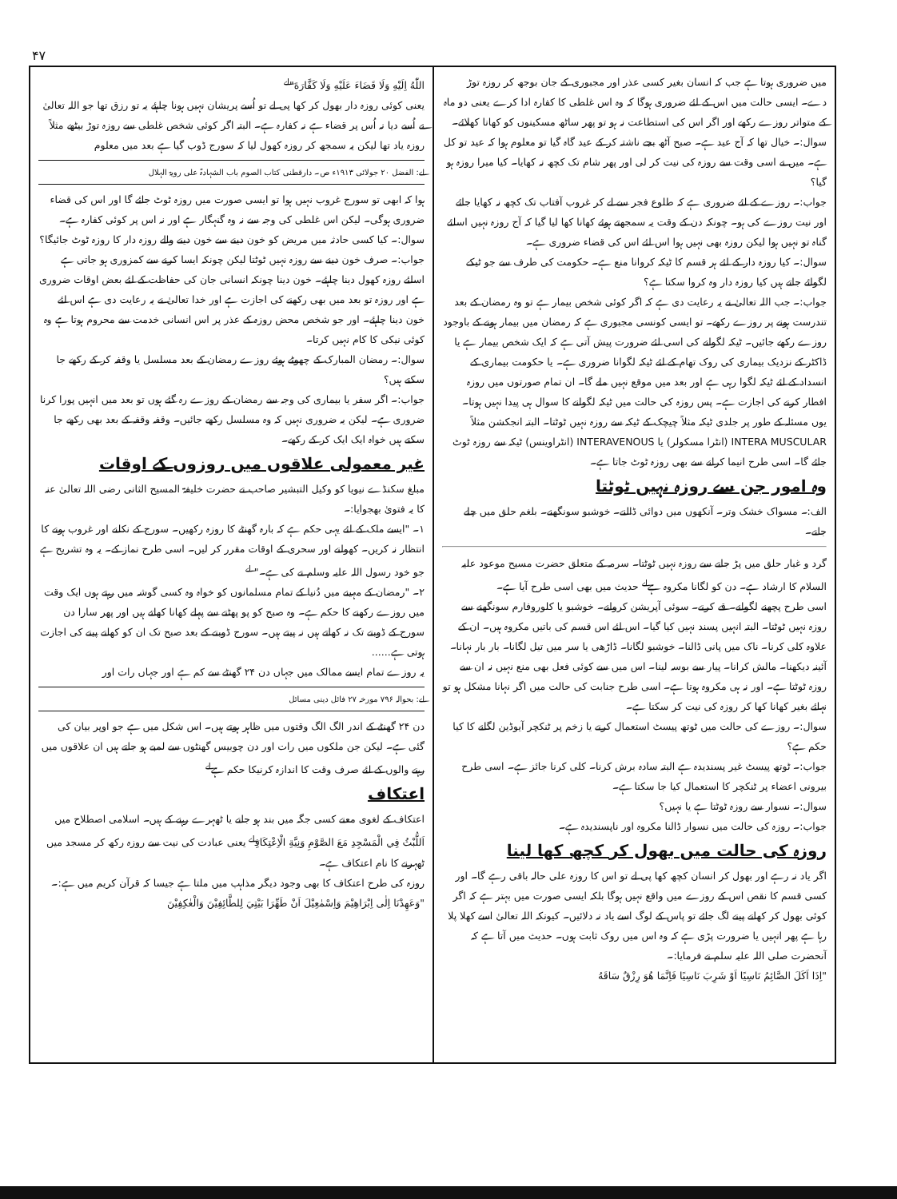۴۷
میں ضروری ہوتا ہے جب کہ انسان بغیر کسی عذر اور مجبوری کے جان بوجھ کر روزہ توڑ دے۔ ایسی حالت میں اس کے لئے ضروری ہوگا کہ وہ اس غلطی کا کفارہ ادا کرے یعنی دو ماہ کے متواتر روزے رکھے اور اگر اس کی استطاعت نہ ہو تو پھر ساٹھ مسکینوں کو کھانا کھلائے۔
سوال:۔ خیال تھا کہ آج عید ہے۔ صبح آٹھ بجے ناشتہ کر کے عید گاہ گیا تو معلوم ہوا کہ عید تو کل ہے۔ میں نے اسی وقت سے روزہ کی نیت کر لی اور پھر شام تک کچھ نہ کھایا۔ کیا میرا روزہ ہو گیا؟
جواب:۔ روزے کے لئے ضروری ہے کہ طلوع فجر سے لے کر غروب آفتاب تک کچھ نہ کھایا جائے اور نیت روزے کی ہو۔ چونکہ دن کے وقت یہ سمجھتے ہوئے کھانا کھا لیا گیا کہ آج روزہ نہیں اسلئے گناہ تو نہیں ہوا لیکن روزہ بھی نہیں ہوا اس لئے اس کی قضاء ضروری ہے۔
سوال:۔ کیا روزہ دار کے لئے ہر قسم کا ٹیکہ کروانا منع ہے۔ حکومت کی طرف سے جو ٹیکے لگوائے جاتے ہیں کیا روزہ دار وہ کروا سکتا ہے؟
جواب:۔ جب اللہ تعالیٰ نے یہ رعایت دی ہے کہ اگر کوئی شخص بیمار ہے تو وہ رمضان کے بعد تندرست ہونے پر روزے رکھے۔ تو ایسی کونسی مجبوری ہے کہ رمضان میں بیمار ہونے کے باوجود روزے رکھے جائیں۔ ٹیکہ لگوانے کی اسی لئے ضرورت پیش آتی ہے کہ ایک شخص بیمار ہے یا ڈاکٹر کے نزدیک بیماری کی روک تھام کے لئے ٹیکہ لگوانا ضروری ہے۔ یا حکومت بیماری کے انسداد کے لئے ٹیکہ لگوا رہی ہے اور بعد میں موقع نہیں ملے گا۔ ان تمام صورتوں میں روزہ افطار کرنے کی اجازت ہے۔ پس روزہ کی حالت میں ٹیکہ لگوانے کا سوال ہی پیدا نہیں ہوتا۔
یوں مسئلہ کے طور پر جلدی ٹیکہ مثلاً چیچک کے ٹیکہ سے روزہ نہیں ٹوٹتا۔ البتہ انجکشن مثلاً INTERA MUSCULAR (انٹرا مسکولر) یا INTERAVENOUS (انٹراوینس) ٹیکہ سے روزہ ٹوٹ جائے گا۔ اسی طرح انیما کرانے سے بھی روزہ ٹوٹ جاتا ہے۔
وہ امور جن سے روزہ نہیں ٹوٹتا
الف:۔ مسواک خشک وتر۔ آنکھوں میں دوائی ڈالنے۔ خوشبو سونگھنے۔ بلغم حلق میں چلے جانے۔
گرد و غبار حلق میں پڑ جانے سے روزہ نہیں ٹوٹتا۔ سرمہ کے متعلق حضرت مسیح موعود علیہ السلام کا ارشاد ہے۔ دن کو لگانا مکروہ ہے<sup>لے</sup> حدیث میں بھی اسی طرح آیا ہے۔
اسی طرح پچھنے لگوانے۔ قے کرنے۔ سوئی آپریشن کروانے۔ خوشبو یا کلوروفارم سونگھنے سے روزہ نہیں ٹوٹتا۔ البتہ انہیں پسند نہیں کیا گیا۔ اس لئے اس قسم کی باتیں مکروہ ہیں۔ ان کے علاوہ کلی کرنا۔ ناک میں پانی ڈالنا۔ خوشبو لگانا۔ ڈاڑھی یا سر میں تیل لگانا۔ بار بار نہانا۔ آئینہ دیکھنا۔ مالش کرانا۔ پیار سے بوسہ لینا۔ اس میں سے کوئی فعل بھی منع نہیں نہ ان سے روزہ ٹوٹتا ہے۔ اور نہ ہی مکروہ ہوتا ہے۔ اسی طرح جنابت کی حالت میں اگر نہانا مشکل ہو تو نہائے بغیر کھانا کھا کر روزہ کی نیت کر سکتا ہے۔
سوال:۔ روزے کی حالت میں ٹوتھ پیسٹ استعمال کرنے یا زخم پر ٹنکچر آیوڈین لگانے کا کیا حکم ہے؟
جواب:۔ ٹوتھ پیسٹ غیر پسندیدہ ہے البتہ سادہ برش کرنا۔ کلی کرنا جائز ہے۔ اسی طرح بیرونی اعضاء پر ٹنکچر کا استعمال کیا جا سکتا ہے۔
سوال:۔ نسوار سے روزہ ٹوٹتا ہے یا نہیں؟
جواب:۔ روزہ کی حالت میں نسوار ڈالنا مکروہ اور ناپسندیدہ ہے۔
روزہ کی حالت میں بھول کر کچھ کھا لینا
اگر یاد نہ رہے اور بھول کر انسان کچھ کھا پی لے تو اس کا روزہ علی حالہ باقی رہے گا۔ اور کسی قسم کا نقص اس کے روزے میں واقع نہیں ہوگا بلکہ ایسی صورت میں بہتر ہے کہ اگر کوئی بھول کر کھانے پینے لگ جائے تو پاس کے لوگ اسے یاد نہ دلائیں۔ کیونکہ اللہ تعالیٰ اسے کھلا پلا رہا ہے پھر انہیں یا ضرورت پڑی ہے کہ وہ اس میں روک ثابت ہوں۔ حدیث میں آتا ہے کہ آنحضرت صلی اللہ علیہ سلم نے فرمایا:۔
"اِذَا اَكَلَ الصَّائِمُ نَاسِيًا اَوْ شَرِبَ نَاسِيًا فَاِنَّمَا هُوَ رِزْقٌ سَاقَهُ
اللّٰهُ اِلَيْهِ وَلَا قَضَاءَ عَلَيْهِ وَلَا كَفَّارَةَ"<sup>لے</sup>
یعنی کوئی روزہ دار بھول کر کھا پی لے تو اُسے پریشان نہیں ہونا چاہئے یہ تو رزق تھا جو اللہ تعالیٰ نے اُسے دیا نہ اُس پر قضاء ہے نہ کفارہ ہے۔ البتہ اگر کوئی شخص غلطی سے روزہ توڑ بیٹھے مثلاً روزہ یاد تھا لیکن یہ سمجھ کر روزہ کھول لیا کہ سورج ڈوب گیا ہے بعد میں معلوم
لے: الفضل ۲۰ جولائی ۱۹۱۳ء ص۔ دارقطنی کتاب الصوم باب الشہادۃ علی رویۃ الہلال
ہوا کہ ابھی تو سورج غروب نہیں ہوا تو ایسی صورت میں روزہ ٹوٹ جائے گا اور اس کی قضاء ضروری ہوگی۔ لیکن اس غلطی کی وجہ سے نہ وہ گنہگار ہے اور نہ اس پر کوئی کفارہ ہے۔
سوال:۔ کیا کسی حادثہ میں مریض کو خون دینے سے خون دینے والے روزہ دار کا روزہ ٹوٹ جائیگا؟
جواب:۔ صرف خون دینے سے روزہ نہیں ٹوٹتا لیکن چونکہ ایسا کرنے سے کمزوری ہو جاتی ہے اسلئے روزہ کھول دینا چاہئے۔ خون دینا چونکہ انسانی جان کی حفاظت کے لئے بعض اوقات ضروری ہے اور روزہ تو بعد میں بھی رکھنے کی اجازت ہے اور خدا تعالیٰ نے یہ رعایت دی ہے اس لئے خون دینا چاہئے۔ اور جو شخص محض روزہ کے عذر پر اس انسانی خدمت سے محروم ہوتا ہے وہ کوئی نیکی کا کام نہیں کرتا۔
سوال:۔ رمضان المبارک کے چھوٹے ہوئے روزے رمضان کے بعد مسلسل یا وقفہ کر کے رکھے جا سکتے ہیں؟
جواب:۔ اگر سفر یا بیماری کی وجہ سے رمضان کے روزے رہ گئے ہوں تو بعد میں انہیں پورا کرنا ضروری ہے۔ لیکن یہ ضروری نہیں کہ وہ مسلسل رکھے جائیں۔ وقفہ وقفہ کے بعد بھی رکھے جا سکتے ہیں خواہ ایک ایک کر کے رکھے۔
غیر معمولی علاقوں میں روزوں کے اوقات
مبلغ سکنڈے نیویا کو وکیل التبشیر صاحب نے حضرت خلیفۃ المسیح الثانی رضی اللہ تعالیٰ عنہ کا یہ فتویٰ بھجوایا:۔
۱۔ "ایسے ملک کے لئے یہی حکم ہے کہ بارہ گھنٹے کا روزہ رکھیں۔ سورج کے نکلنے اور غروب ہونے کا انتظار نہ کریں۔ کھولنے اور سحری کے اوقات مقرر کر لیں۔ اسی طرح نماز کے۔ یہ وہ تشریح ہے جو خود رسول اللہ علیہ وسلم نے کی ہے۔" <sup>لے</sup>
۲۔ "رمضان کے مہینے میں دُنیا کے تمام مسلمانوں کو خواہ وہ کسی گوشہ میں رہتے ہوں ایک وقت میں روزے رکھنے کا حکم ہے۔ وہ صبح کو پو پھٹنے سے پہلے کھانا کھاتے ہیں اور پھر سارا دن سورج کے ڈوبنے تک نہ کھاتے ہیں نہ پیتے ہیں۔ سورج ڈوبنے کے بعد صبح تک ان کو کھانے پینے کی اجازت ہوتی ہے......
یہ روزے تمام ایسے ممالک میں جہاں دن ۲۴ گھنٹے سے کم ہے اور جہاں رات اور
لے: بحوالہ ۷۹۶ مورخہ ۲۷ فائل دینی مسائل
دن ۲۴ گھنٹے کے اندر الگ الگ وقتوں میں ظاہر ہوتے ہیں۔ اس شکل میں ہے جو اوپر بیان کی گئی ہے۔ لیکن جن ملکوں میں رات اور دن چوبیس گھنٹوں سے لمبے ہو جاتے ہیں ان علاقوں میں رہنے والوں کے لئے صرف وقت کا اندازہ کرنیکا حکم ہے<sup>لے</sup>
اعتکاف
اعتکاف کے لغوی معنے کسی جگہ میں بند ہو جانے یا ٹھہرے رہنے کے ہیں۔ اسلامی اصطلاح میں اَللُّبْثُ فِي الْمَسْجِدِ مَعَ الصَّوْمِ وَنِيَّةِ الْاِعْتِكَافِ<sup>لے</sup> یعنی عبادت کی نیت سے روزہ رکھ کر مسجد میں ٹھہرنے کا نام اعتکاف ہے۔
روزہ کی طرح اعتکاف کا بھی وجود دیگر مذاہب میں ملتا ہے جیسا کہ قرآن کریم میں ہے:۔
"وَعَهِدْنَا اِلٰى اِبْرَاهِيْمَ وَاِسْمٰعِيْلَ اَنْ طَهِّرَا بَيْتِيَ لِلطَّائِفِيْنَ وَالْعٰكِفِيْنَ